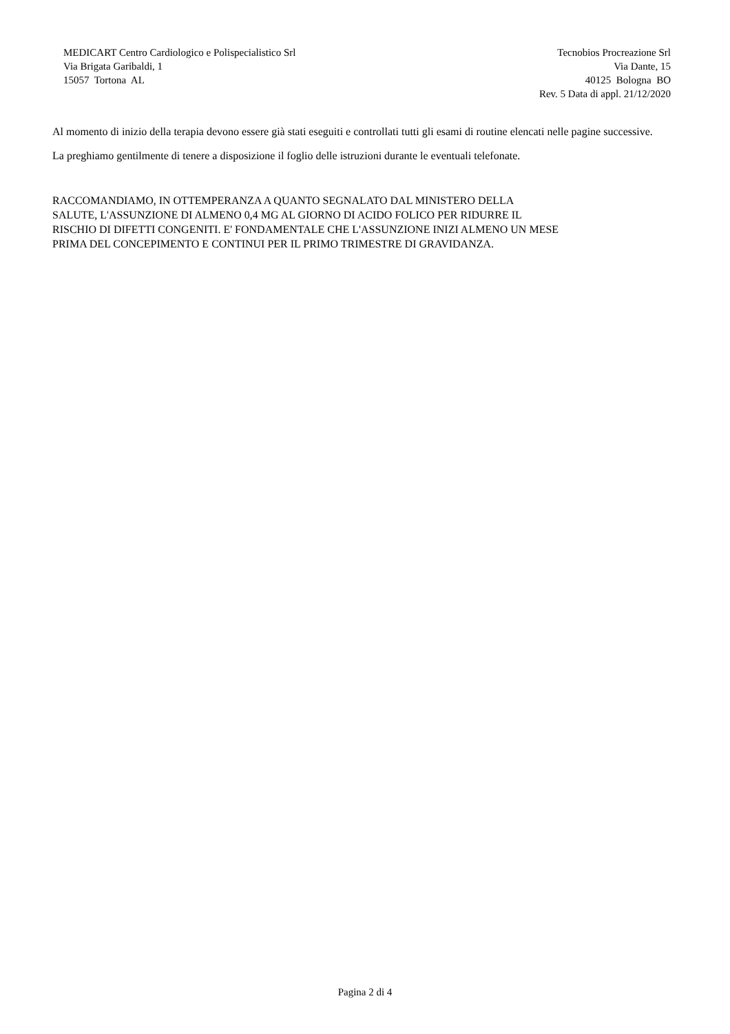MEDICART Centro Cardiologico e Polispecialistico Srl
Via Brigata Garibaldi, 1
15057 Tortona AL
Tecnobios Procreazione Srl
Via Dante, 15
40125 Bologna BO
Rev. 5 Data di appl. 21/12/2020
Al momento di inizio della terapia devono essere già stati eseguiti e controllati tutti gli esami di routine elencati nelle pagine successive.
La preghiamo gentilmente di tenere a disposizione il foglio delle istruzioni durante le eventuali telefonate.
RACCOMANDIAMO, IN OTTEMPERANZA A QUANTO SEGNALATO DAL MINISTERO DELLA
SALUTE, L'ASSUNZIONE DI ALMENO 0,4 MG AL GIORNO DI ACIDO FOLICO PER RIDURRE IL
RISCHIO DI DIFETTI CONGENITI. E' FONDAMENTALE CHE L'ASSUNZIONE INIZI ALMENO UN MESE
PRIMA DEL CONCEPIMENTO E CONTINUI PER IL PRIMO TRIMESTRE DI GRAVIDANZA.
Pagina 2 di 4